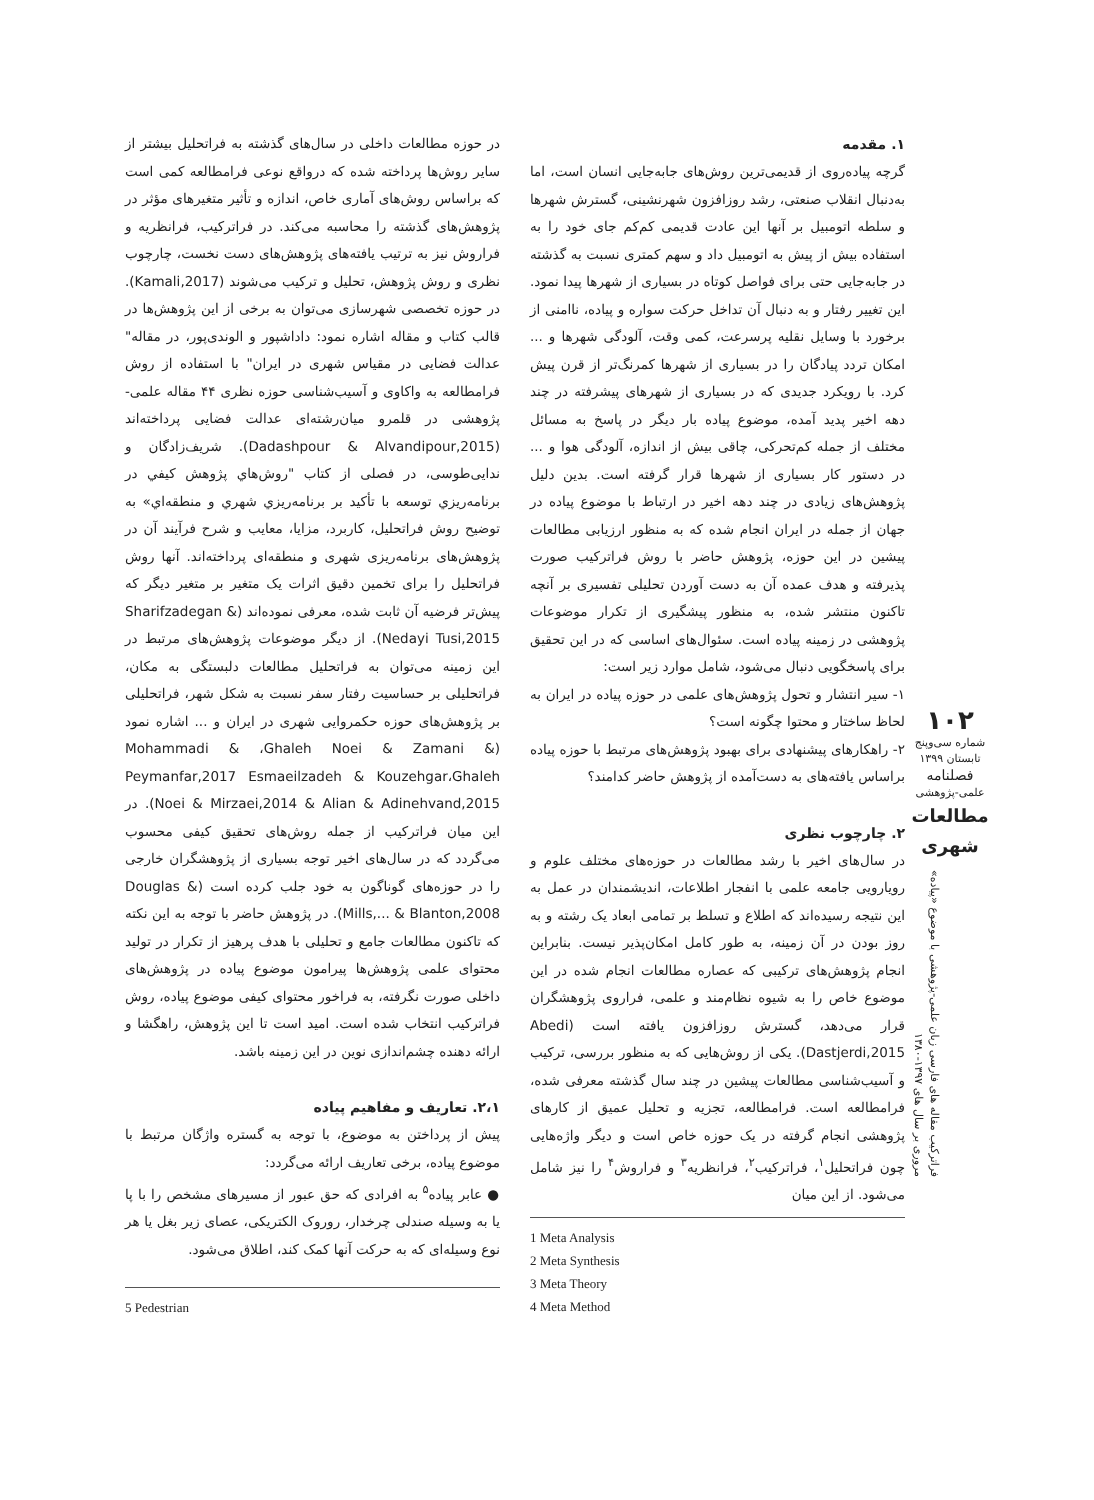۱. مقدمه
گرچه پیاده‌روی از قدیمی‌ترین روش‌های جابه‌جایی انسان است، اما به‌دنبال انقلاب صنعتی، رشد روزافزون شهرنشینی، گسترش شهرها و سلطه اتومبیل بر آنها این عادت قدیمی کم‌کم جای خود را به استفاده بیش از پیش به اتومبیل داد و سهم کمتری نسبت به گذشته در جابه‌جایی حتی برای فواصل کوتاه در بسیاری از شهرها پیدا نمود. این تغییر رفتار و به دنبال آن تداخل حرکت سواره و پیاده، ناامنی از برخورد با وسایل نقلیه پرسرعت، کمی وقت، آلودگی شهرها و ... امکان تردد پیادگان را در بسیاری از شهرها کمرنگ‌تر از قرن پیش کرد. با رویکرد جدیدی که در بسیاری از شهرهای پیشرفته در چند دهه اخیر پدید آمده، موضوع پیاده بار دیگر در پاسخ به مسائل مختلف از جمله کم‌تحرکی، چاقی بیش از اندازه، آلودگی هوا و ... در دستور کار بسیاری از شهرها قرار گرفته است. بدین دلیل پژوهش‌های زیادی در چند دهه اخیر در ارتباط با موضوع پیاده در جهان از جمله در ایران انجام شده که به منظور ارزیابی مطالعات پیشین در این حوزه، پژوهش حاضر با روش فراترکیب صورت پذیرفته و هدف عمده آن به دست آوردن تحلیلی تفسیری بر آنچه تاکنون منتشر شده، به منظور پیشگیری از تکرار موضوعات پژوهشی در زمینه پیاده است. سئوال‌های اساسی که در این تحقیق برای پاسخگویی دنبال می‌شود، شامل موارد زیر است:
۱- سیر انتشار و تحول پژوهش‌های علمی در حوزه پیاده در ایران به لحاظ ساختار و محتوا چگونه است؟
۲- راهکارهای پیشنهادی برای بهبود پژوهش‌های مرتبط با حوزه پیاده براساس یافته‌های به دست‌آمده از پژوهش حاضر کدامند؟
۲. چارچوب نظری
در سال‌های اخیر با رشد مطالعات در حوزه‌های مختلف علوم و رویارویی جامعه علمی با انفجار اطلاعات، اندیشمندان در عمل به این نتیجه رسیده‌اند که اطلاع و تسلط بر تمامی ابعاد یک رشته و به روز بودن در آن زمینه، به طور کامل امکان‌پذیر نیست. بنابراین انجام پژوهش‌های ترکیبی که عصاره مطالعات انجام شده در این موضوع خاص را به شیوه نظام‌مند و علمی، فراروی پژوهشگران قرار می‌دهد، گسترش روزافزون یافته است (Abedi Dastjerdi,2015). یکی از روش‌هایی که به منظور بررسی، ترکیب و آسیب‌شناسی مطالعات پیشین در چند سال گذشته معرفی شده، فرامطالعه است. فرامطالعه، تجزیه و تحلیل عمیق از کارهای پژوهشی انجام گرفته در یک حوزه خاص است و دیگر واژه‌هایی چون فراتحلیل<sup>۱</sup>، فراترکیب<sup>۲</sup>، فرانظریه<sup>۳</sup> و فراروش<sup>۴</sup> را نیز شامل می‌شود. از این میان
1 Meta Analysis
2 Meta Synthesis
3 Meta Theory
4 Meta Method
در حوزه مطالعات داخلی در سال‌های گذشته به فراتحلیل بیشتر از سایر روش‌ها پرداخته شده که درواقع نوعی فرامطالعه کمی است که براساس روش‌های آماری خاص، اندازه و تأثیر متغیرهای مؤثر در پژوهش‌های گذشته را محاسبه می‌کند. در فراترکیب، فرانظریه و فراروش نیز به ترتیب یافته‌های پژوهش‌های دست نخست، چارچوب نظری و روش پژوهش، تحلیل و ترکیب می‌شوند (Kamali,2017). در حوزه تخصصی شهرسازی می‌توان به برخی از این پژوهش‌ها در قالب کتاب و مقاله اشاره نمود: داداشپور و الوندی‌پور، در مقاله" عدالت فضایی در مقیاس شهری در ایران" با استفاده از روش فرامطالعه به واکاوی و آسیب‌شناسی حوزه نظری ۴۴ مقاله علمی-پژوهشی در قلمرو میان‌رشته‌ای عدالت فضایی پرداخته‌اند (Dadashpour & Alvandipour,2015). شریف‌زادگان و ندایی‌طوسی، در فصلی از کتاب "روش‌هاي پژوهش كيفي در برنامه‌ريزي توسعه با تأكيد بر برنامه‌ريزي شهري و منطقه‌اي» به توضیح روش فراتحلیل، کاربرد، مزایا، معایب و شرح فرآیند آن در پژوهش‌های برنامه‌ریزی شهری و منطقه‌ای پرداخته‌اند. آنها روش فراتحلیل را برای تخمین دقیق اثرات یک متغیر بر متغیر دیگر که پیش‌تر فرضیه آن ثابت شده، معرفی نموده‌اند (Sharifzadegan & Nedayi Tusi,2015). از دیگر موضوعات پژوهش‌های مرتبط در این زمینه می‌توان به فراتحلیل مطالعات دلبستگی به مکان، فراتحلیلی بر حساسیت رفتار سفر نسبت به شکل شهر، فراتحلیلی بر پژوهش‌های حوزه حکمروایی شهری در ایران و ... اشاره نمود (Mohammadi & ،Ghaleh Noei & Zamani & Peymanfar,2017 Esmaeilzadeh & Kouzehgar،Ghaleh Noei & Mirzaei,2014 & Alian & Adinehvand,2015). در این میان فراترکیب از جمله روش‌های تحقیق کیفی محسوب می‌گردد که در سال‌های اخیر توجه بسیاری از پژوهشگران خارجی را در حوزه‌های گوناگون به خود جلب کرده است (Douglas & Mills,... & Blanton,2008). در پژوهش حاضر با توجه به این نکته که تاکنون مطالعات جامع و تحلیلی با هدف پرهیز از تکرار در تولید محتوای علمی پژوهش‌ها پیرامون موضوع پیاده در پژوهش‌های داخلی صورت نگرفته، به فراخور محتوای کیفی موضوع پیاده، روش فراترکیب انتخاب شده است. امید است تا این پژوهش، راهگشا و ارائه دهنده چشم‌اندازی نوین در این زمینه باشد.
۲،۱. تعاریف و مفاهیم پیاده
پیش از پرداختن به موضوع، با توجه به گستره واژگان مرتبط با موضوع پیاده، برخی تعاریف ارائه می‌گردد:
● عابر پیاده<sup>۵</sup> به افرادی که حق عبور از مسیرهای مشخص را با پا یا به وسیله صندلی چرخدار، روروک الکتریکی، عصای زیر بغل یا هر نوع وسیله‌ای که به حرکت آنها کمک کند، اطلاق می‌شود.
5 Pedestrian
۱۰۲
شماره سی‌وپنج
تابستان ۱۳۹۹
فصلنامه
علمی-پژوهشی
مطالعات شهری
فراترکیب مقاله های فارسی زبان علمی-پژوهشی با موضوع «پیاده»
مروری بر سال های ۱۳۹۷-۱۳۸۰